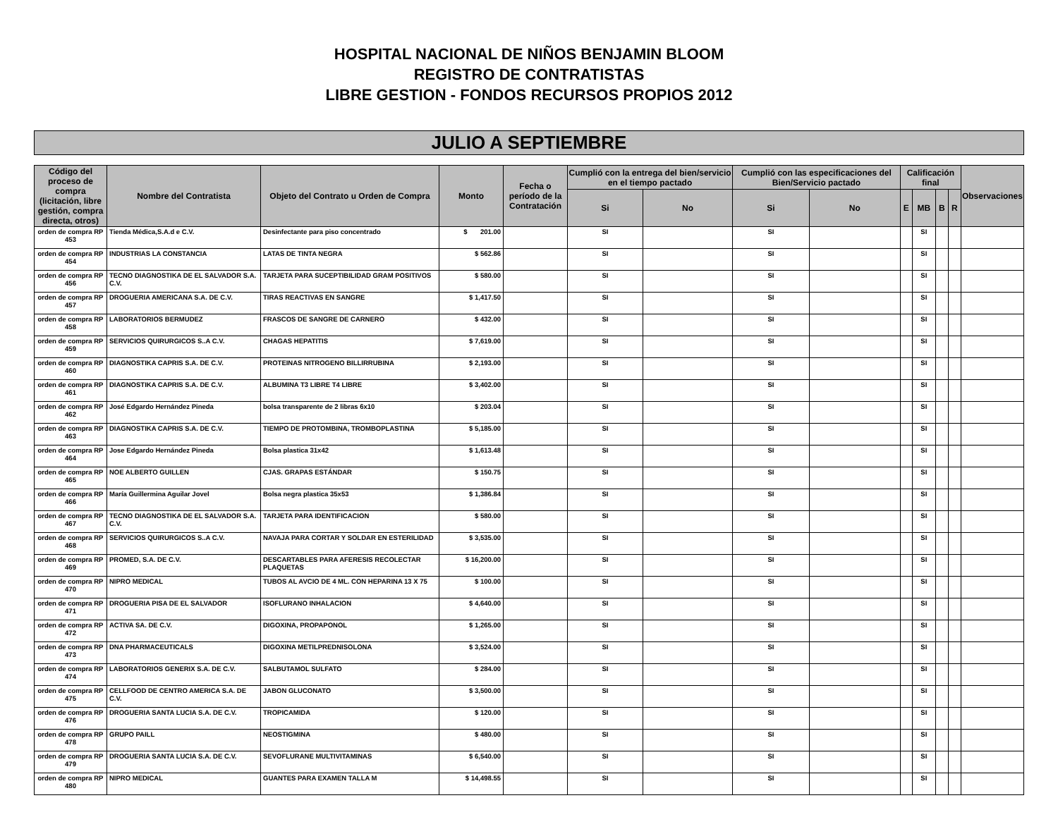HOSPITAL NACIONAL DE NIÑOS BENJAMIN BLOOM
REGISTRO DE CONTRATISTAS
LIBRE GESTION - FONDOS RECURSOS PROPIOS 2012
JULIO A SEPTIEMBRE
| Código del proceso de compra (licitación, libre gestión, compra directa, otros) | Nombre del Contratista | Objeto del Contrato u Orden de Compra | Monto | Fecha o período de la Contratación | Cumplió con la entrega del bien/servicio en el tiempo pactado | | Cumplió con las especificaciones del Bien/Servicio pactado | | Calificación final | | | | Observaciones |
| --- | --- | --- | --- | --- | --- | --- | --- | --- | --- | --- | --- | --- | --- |
| | | | | | Si | No | Si | No | E | MB | B | R | |
| orden de compra RP 453 | Tienda Médica,S.A.d e C.V. | Desinfectante para piso concentrado | $ 201.00 | | SI | | SI | | | SI | | | |
| orden de compra RP 454 | INDUSTRIAS LA CONSTANCIA | LATAS DE TINTA NEGRA | $ 562.86 | | SI | | SI | | | SI | | | |
| orden de compra RP 456 | TECNO DIAGNOSTIKA DE EL SALVADOR S.A. C.V. | TARJETA PARA SUCEPTIBILIDAD GRAM POSITIVOS | $ 580.00 | | SI | | SI | | | SI | | | |
| orden de compra RP 457 | DROGUERIA AMERICANA S.A. DE C.V. | TIRAS REACTIVAS EN SANGRE | $ 1,417.50 | | SI | | SI | | | SI | | | |
| orden de compra RP 458 | LABORATORIOS BERMUDEZ | FRASCOS DE SANGRE DE CARNERO | $ 432.00 | | SI | | SI | | | SI | | | |
| orden de compra RP 459 | SERVICIOS QUIRURGICOS S..A C.V. | CHAGAS HEPATITIS | $ 7,619.00 | | SI | | SI | | | SI | | | |
| orden de compra RP 460 | DIAGNOSTIKA CAPRIS S.A. DE C.V. | PROTEINAS NITROGENO BILLIRRUBINA | $ 2,193.00 | | SI | | SI | | | SI | | | |
| orden de compra RP 461 | DIAGNOSTIKA CAPRIS S.A. DE C.V. | ALBUMINA T3 LIBRE T4 LIBRE | $ 3,402.00 | | SI | | SI | | | SI | | | |
| orden de compra RP 462 | José Edgardo Hernández Pineda | bolsa transparente de 2 libras 6x10 | $ 203.04 | | SI | | SI | | | SI | | | |
| orden de compra RP 463 | DIAGNOSTIKA CAPRIS S.A. DE C.V. | TIEMPO DE PROTOMBINA, TROMBOPLASTINA | $ 5,185.00 | | SI | | SI | | | SI | | | |
| orden de compra RP 464 | Jose Edgardo Hernández Pineda | Bolsa plastica 31x42 | $ 1,613.48 | | SI | | SI | | | SI | | | |
| orden de compra RP 465 | NOE ALBERTO GUILLEN | CJAS. GRAPAS ESTÁNDAR | $ 150.75 | | SI | | SI | | | SI | | | |
| orden de compra RP 466 | María Guillermina Aguilar Jovel | Bolsa negra plastica 35x53 | $ 1,386.84 | | SI | | SI | | | SI | | | |
| orden de compra RP 467 | TECNO DIAGNOSTIKA DE EL SALVADOR S.A. C.V. | TARJETA PARA IDENTIFICACION | $ 580.00 | | SI | | SI | | | SI | | | |
| orden de compra RP 468 | SERVICIOS QUIRURGICOS S..A C.V. | NAVAJA PARA CORTAR Y SOLDAR EN ESTERILIDAD | $ 3,535.00 | | SI | | SI | | | SI | | | |
| orden de compra RP 469 | PROMED, S.A. DE C.V. | DESCARTABLES PARA AFERESIS RECOLECTAR PLAQUETAS | $ 16,200.00 | | SI | | SI | | | SI | | | |
| orden de compra RP 470 | NIPRO MEDICAL | TUBOS AL AVCIO DE 4 ML. CON HEPARINA 13 X 75 | $ 100.00 | | SI | | SI | | | SI | | | |
| orden de compra RP 471 | DROGUERIA PISA DE EL SALVADOR | ISOFLURANO INHALACION | $ 4,640.00 | | SI | | SI | | | SI | | | |
| orden de compra RP 472 | ACTIVA SA. DE C.V. | DIGOXINA, PROPAPONOL | $ 1,265.00 | | SI | | SI | | | SI | | | |
| orden de compra RP 473 | DNA PHARMACEUTICALS | DIGOXINA METILPREDNISOLONA | $ 3,524.00 | | SI | | SI | | | SI | | | |
| orden de compra RP 474 | LABORATORIOS GENERIX S.A. DE C.V. | SALBUTAMOL SULFATO | $ 284.00 | | SI | | SI | | | SI | | | |
| orden de compra RP 475 | CELLFOOD DE CENTRO AMERICA S.A. DE C.V. | JABON GLUCONATO | $ 3,500.00 | | SI | | SI | | | SI | | | |
| orden de compra RP 476 | DROGUERIA SANTA LUCIA S.A. DE C.V. | TROPICAMIDA | $ 120.00 | | SI | | SI | | | SI | | | |
| orden de compra RP 478 | GRUPO PAILL | NEOSTIGMINA | $ 480.00 | | SI | | SI | | | SI | | | |
| orden de compra RP 479 | DROGUERIA SANTA LUCIA S.A. DE C.V. | SEVOFLURANE MULTIVITAMINAS | $ 6,540.00 | | SI | | SI | | | SI | | | |
| orden de compra RP 480 | NIPRO MEDICAL | GUANTES PARA EXAMEN TALLA M | $ 14,498.55 | | SI | | SI | | | SI | | | |